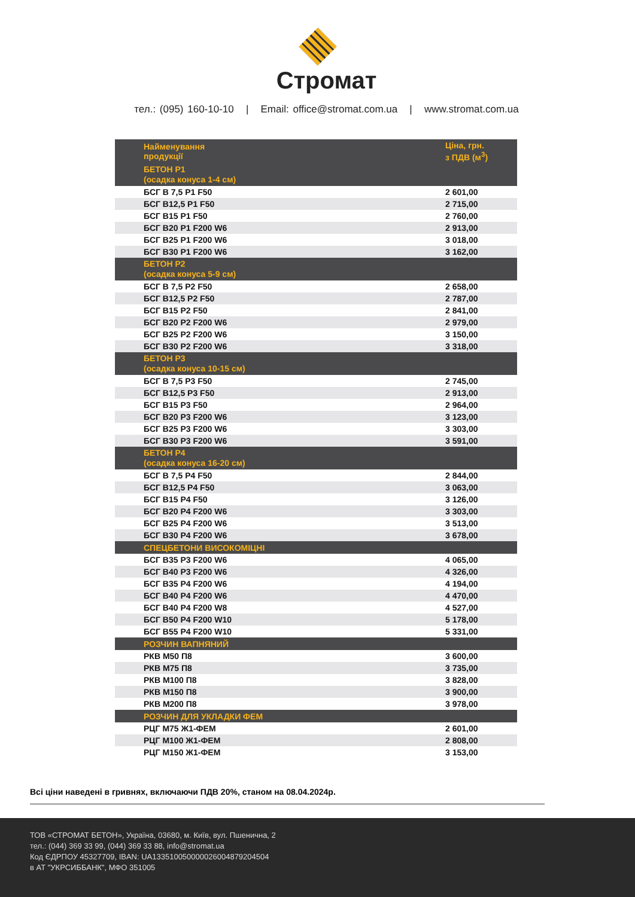Стромат
тел.: (095) 160-10-10 | Email: office@stromat.com.ua | www.stromat.com.ua
| Найменування продукції | Ціна, грн. з ПДВ (м<sup>3</sup>) |
| --- | --- |
| БЕТОН Р1 (осадка конуса 1-4 см) | |
| БСГ В 7,5 Р1 F50 | 2 601,00 |
| БСГ В12,5 Р1 F50 | 2 715,00 |
| БСГ В15 Р1 F50 | 2 760,00 |
| БСГ В20 Р1 F200 W6 | 2 913,00 |
| БСГ В25 Р1 F200 W6 | 3 018,00 |
| БСГ В30 Р1 F200 W6 | 3 162,00 |
| БЕТОН Р2 (осадка конуса 5-9 см) | |
| БСГ В 7,5 Р2 F50 | 2 658,00 |
| БСГ В12,5 Р2 F50 | 2 787,00 |
| БСГ В15 Р2 F50 | 2 841,00 |
| БСГ В20 Р2 F200 W6 | 2 979,00 |
| БСГ В25 Р2 F200 W6 | 3 150,00 |
| БСГ В30 Р2 F200 W6 | 3 318,00 |
| БЕТОН Р3 (осадка конуса 10-15 см) | |
| БСГ В 7,5 Р3 F50 | 2 745,00 |
| БСГ В12,5 Р3 F50 | 2 913,00 |
| БСГ В15 Р3 F50 | 2 964,00 |
| БСГ В20 Р3 F200 W6 | 3 123,00 |
| БСГ В25 Р3 F200 W6 | 3 303,00 |
| БСГ В30 Р3 F200 W6 | 3 591,00 |
| БЕТОН Р4 (осадка конуса 16-20 см) | |
| БСГ В 7,5 Р4 F50 | 2 844,00 |
| БСГ В12,5 Р4 F50 | 3 063,00 |
| БСГ В15 Р4 F50 | 3 126,00 |
| БСГ В20 Р4 F200 W6 | 3 303,00 |
| БСГ В25 Р4 F200 W6 | 3 513,00 |
| БСГ В30 Р4 F200 W6 | 3 678,00 |
| СПЕЦБЕТОНИ ВИСОКОМІЦНІ | |
| БСГ В35 Р3 F200 W6 | 4 065,00 |
| БСГ В40 Р3 F200 W6 | 4 326,00 |
| БСГ В35 Р4 F200 W6 | 4 194,00 |
| БСГ В40 Р4 F200 W6 | 4 470,00 |
| БСГ В40 Р4 F200 W8 | 4 527,00 |
| БСГ В50 Р4 F200 W10 | 5 178,00 |
| БСГ В55 Р4 F200 W10 | 5 331,00 |
| РОЗЧИН ВАПНЯНИЙ | |
| РКВ М50 П8 | 3 600,00 |
| РКВ М75 П8 | 3 735,00 |
| РКВ М100 П8 | 3 828,00 |
| РКВ М150 П8 | 3 900,00 |
| РКВ М200 П8 | 3 978,00 |
| РОЗЧИН ДЛЯ УКЛАДКИ ФЕМ | |
| РЦГ М75 Ж1-ФЕМ | 2 601,00 |
| РЦГ М100 Ж1-ФЕМ | 2 808,00 |
| РЦГ М150 Ж1-ФЕМ | 3 153,00 |
Всі ціни наведені в гривнях, включаючи ПДВ 20%, станом на 08.04.2024р.
ТОВ «СТРОМАТ БЕТОН», Україна, 03680, м. Київ, вул. Пшенична, 2
тел.: (044) 369 33 99, (044) 369 33 88, info@stromat.ua
Код ЄДРПОУ 45327709, IBAN: UA133510050000026004879204504
в АТ "УКРСИББАНК", МФО 351005